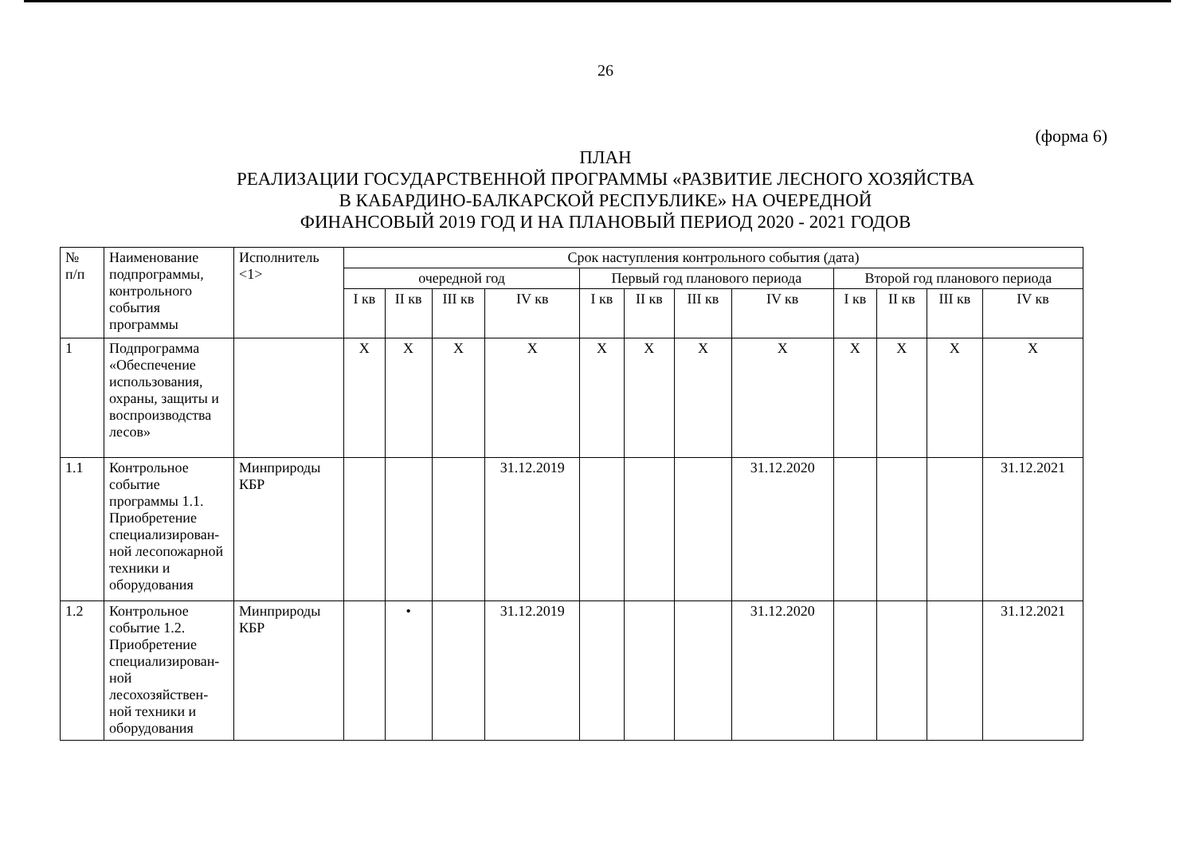26
(форма 6)
ПЛАН
РЕАЛИЗАЦИИ ГОСУДАРСТВЕННОЙ ПРОГРАММЫ «РАЗВИТИЕ ЛЕСНОГО ХОЗЯЙСТВА
В КАБАРДИНО-БАЛКАРСКОЙ РЕСПУБЛИКЕ» НА ОЧЕРЕДНОЙ
ФИНАНСОВЫЙ 2019 ГОД И НА ПЛАНОВЫЙ ПЕРИОД 2020 - 2021 ГОДОВ
| № п/п | Наименование подпрограммы, контрольного события программы | Исполнитель <1> | Срок наступления контрольного события (дата) | | | | | | | | | | | |
| --- | --- | --- | --- | --- | --- | --- | --- | --- | --- | --- | --- | --- | --- | --- |
| | | | очередной год | | | | Первый год планового периода | | | | Второй год планового периода | | | |
| | | | I кв | II кв | III кв | IV кв | I кв | II кв | III кв | IV кв | I кв | II кв | III кв | IV кв |
| 1 | Подпрограмма «Обеспечение использования, охраны, защиты и воспроизводства лесов» | | X | X | X | X | X | X | X | X | X | X | X | X |
| 1.1 | Контрольное событие программы 1.1. Приобретение специализирован-ной лесопожарной техники и оборудования | Минприроды КБР | | | | 31.12.2019 | | | | 31.12.2020 | | | | 31.12.2021 |
| 1.2 | Контрольное событие 1.2. Приобретение специализирован-ной лесохозяйствен-ной техники и оборудования | Минприроды КБР | | • | | 31.12.2019 | | | | 31.12.2020 | | | | 31.12.2021 |